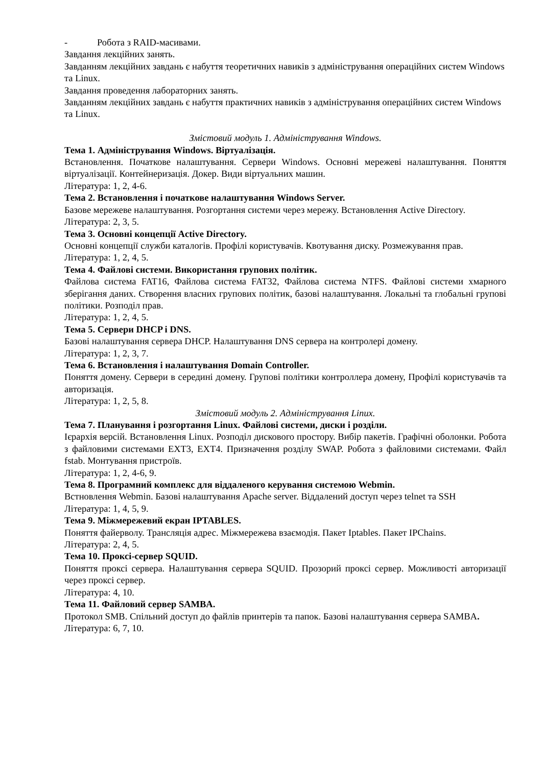- Робота з RAID-масивами.
Завдання лекційних занять.
Завданням лекційних завдань є набуття теоретичних навиків з адміністрування операційних систем Windows та Linux.
Завдання проведення лабораторних занять.
Завданням лекційних завдань є набуття практичних навиків з адміністрування операційних систем Windows та Linux.
Змістовий модуль 1. Адміністрування Windows.
Тема 1. Адміністрування Windows. Віртуалізація.
Встановлення. Початкове налаштування. Сервери Windows. Основні мережеві налаштування. Поняття віртуалізації. Контейнеризація. Докер. Види віртуальних машин.
Література: 1, 2, 4-6.
Тема 2. Встановлення і початкове налаштування Windows Server.
Базове мережеве налаштування. Розгортання системи через мережу. Встановлення Active Directory.
Література: 2, 3, 5.
Тема 3. Основні концепції Active Directory.
Основні концепції служби каталогів. Профілі користувачів. Квотування диску. Розмежування прав.
Література: 1, 2, 4, 5.
Тема 4. Файлові системи. Використання групових політик.
Файлова система FAT16, Файлова система FAT32, Файлова система NTFS. Файлові системи хмарного зберігання даних. Створення власних групових політик, базові налаштування. Локальні та глобальні групові політики. Розподіл прав.
Література: 1, 2, 4, 5.
Тема 5. Сервери DHCP і DNS.
Базові налаштування сервера DHCP. Налаштування DNS сервера на контролері домену.
Література: 1, 2, 3, 7.
Тема 6. Встановлення і налаштування Domain Controller.
Поняття домену. Сервери в середині домену. Групові політики контроллера домену, Профілі користувачів та авторизація.
Література: 1, 2, 5, 8.
Змістовий модуль 2. Адміністрування Linux.
Тема 7. Планування і розгортання Linux. Файлові системи, диски і розділи.
Ієрархія версій. Встановлення Linux. Розподіл дискового простору. Вибір пакетів. Графічні оболонки. Робота з файловими системами EXT3, EXT4. Призначення розділу SWAP. Робота з файловими системами. Файл fstab. Монтування пристроїв.
Література: 1, 2, 4-6, 9.
Тема 8. Програмний комплекс для віддаленого керування системою Webmin.
Встновлення Webmin. Базові налаштування Apache server. Віддалений доступ через telnet та SSH
Література: 1, 4, 5, 9.
Тема 9. Міжмережевий екран IPTABLES.
Поняття файерволу. Трансляція адрес. Міжмережева взаємодія. Пакет Iptables. Пакет IPChains.
Література: 2, 4, 5.
Тема 10. Проксі-сервер SQUID.
Поняття проксі сервера. Налаштування сервера SQUID. Прозорий проксі сервер. Можливості авторизації через проксі сервер.
Література: 4, 10.
Тема 11. Файловий сервер SAMBA.
Протокол SMB. Спільний доступ до файлів принтерів та папок. Базові налаштування сервера SAMBA.
Література: 6, 7, 10.